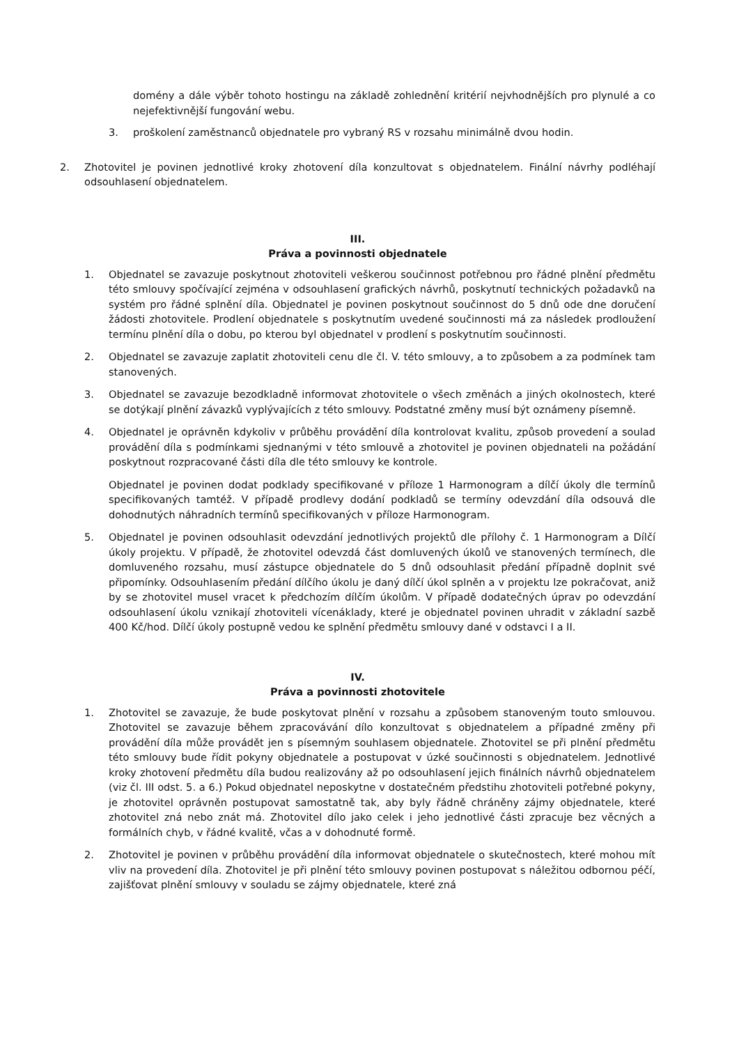domény a dále výběr tohoto hostingu na základě zohlednění kritérií nejvhodnějších pro plynulé a co nejefektivnější fungování webu.
3. proškolení zaměstnanců objednatele pro vybraný RS v rozsahu minimálně dvou hodin.
2. Zhotovitel je povinen jednotlivé kroky zhotovení díla konzultovat s objednatelem. Finální návrhy podléhají odsouhlasení objednatelem.
III.
Práva a povinnosti objednatele
1. Objednatel se zavazuje poskytnout zhotoviteli veškerou součinnost potřebnou pro řádné plnění předmětu této smlouvy spočívající zejména v odsouhlasení grafických návrhů, poskytnutí technických požadavků na systém pro řádné splnění díla. Objednatel je povinen poskytnout součinnost do 5 dnů ode dne doručení žádosti zhotovitele. Prodlení objednatele s poskytnutím uvedené součinnosti má za následek prodloužení termínu plnění díla o dobu, po kterou byl objednatel v prodlení s poskytnutím součinnosti.
2. Objednatel se zavazuje zaplatit zhotoviteli cenu dle čl. V. této smlouvy, a to způsobem a za podmínek tam stanovených.
3. Objednatel se zavazuje bezodkladně informovat zhotovitele o všech změnách a jiných okolnostech, které se dotýkají plnění závazků vyplývajících z této smlouvy. Podstatné změny musí být oznámeny písemně.
4. Objednatel je oprávněn kdykoliv v průběhu provádění díla kontrolovat kvalitu, způsob provedení a soulad provádění díla s podmínkami sjednanými v této smlouvě a zhotovitel je povinen objednateli na požádání poskytnout rozpracované části díla dle této smlouvy ke kontrole.
Objednatel je povinen dodat podklady specifikované v příloze 1 Harmonogram a dílčí úkoly dle termínů specifikovaných tamtéž. V případě prodlevy dodání podkladů se termíny odevzdání díla odsouvá dle dohodnutých náhradních termínů specifikovaných v příloze Harmonogram.
5. Objednatel je povinen odsouhlasit odevzdání jednotlivých projektů dle přílohy č. 1 Harmonogram a Dílčí úkoly projektu. V případě, že zhotovitel odevzdá část domluvených úkolů ve stanovených termínech, dle domluveného rozsahu, musí zástupce objednatele do 5 dnů odsouhlasit předání případně doplnit své připomínky. Odsouhlasením předání dílčího úkolu je daný dílčí úkol splněn a v projektu lze pokračovat, aniž by se zhotovitel musel vracet k předchozím dílčím úkolům. V případě dodatečných úprav po odevzdání odsouhlasení úkolu vznikají zhotoviteli vícenáklady, které je objednatel povinen uhradit v základní sazbě 400 Kč/hod. Dílčí úkoly postupně vedou ke splnění předmětu smlouvy dané v odstavci I a II.
IV.
Práva a povinnosti zhotovitele
1. Zhotovitel se zavazuje, že bude poskytovat plnění v rozsahu a způsobem stanoveným touto smlouvou. Zhotovitel se zavazuje během zpracovávání dílo konzultovat s objednatelem a případné změny při provádění díla může provádět jen s písemným souhlasem objednatele. Zhotovitel se při plnění předmětu této smlouvy bude řídit pokyny objednatele a postupovat v úzké součinnosti s objednatelem. Jednotlivé kroky zhotovení předmětu díla budou realizovány až po odsouhlasení jejich finálních návrhů objednatelem (viz čl. III odst. 5. a 6.) Pokud objednatel neposkytne v dostatečném předstihu zhotoviteli potřebné pokyny, je zhotovitel oprávněn postupovat samostatně tak, aby byly řádně chráněny zájmy objednatele, které zhotovitel zná nebo znát má. Zhotovitel dílo jako celek i jeho jednotlivé části zpracuje bez věcných a formálních chyb, v řádné kvalitě, včas a v dohodnuté formě.
2. Zhotovitel je povinen v průběhu provádění díla informovat objednatele o skutečnostech, které mohou mít vliv na provedení díla. Zhotovitel je při plnění této smlouvy povinen postupovat s náležitou odbornou péčí, zajišťovat plnění smlouvy v souladu se zájmy objednatele, které zná